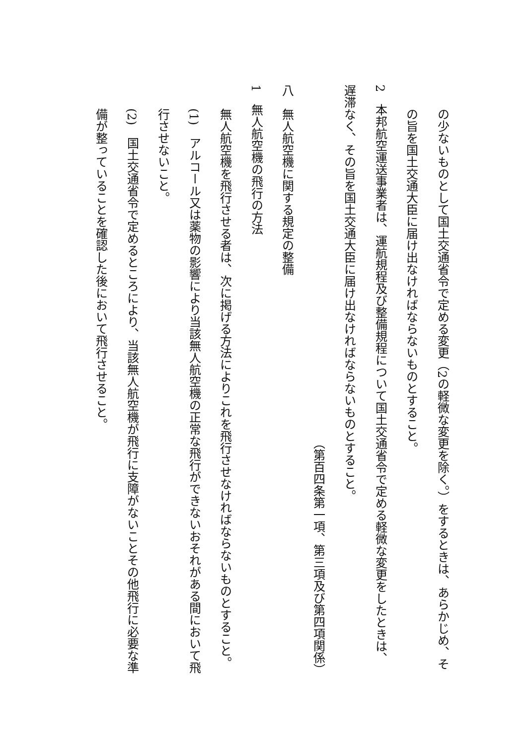の少ないものとして国土交通省令で定める変更（2の軽微な変更を除く。）をするときは、あらかじめ、その旨を国土交通大臣に届け出なければならないものとすること。
2　本邦航空運送事業者は、運航規程及び整備規程について国土交通省令で定める軽微な変更をしたときは、遅滞なく、その旨を国土交通大臣に届け出なければならないものとすること。
（第百四条第一項、第三項及び第四項関係）
八　無人航空機に関する規定の整備
1　無人航空機の飛行の方法
無人航空機を飛行させる者は、次に掲げる方法によりこれを飛行させなければならないものとすること。
(1)　アルコール又は薬物の影響により当該無人航空機の正常な飛行ができないおそれがある間において飛行させないこと。
(2)　国土交通省令で定めるところにより、当該無人航空機が飛行に支障がないことその他飛行に必要な準備が整っていることを確認した後において飛行させること。